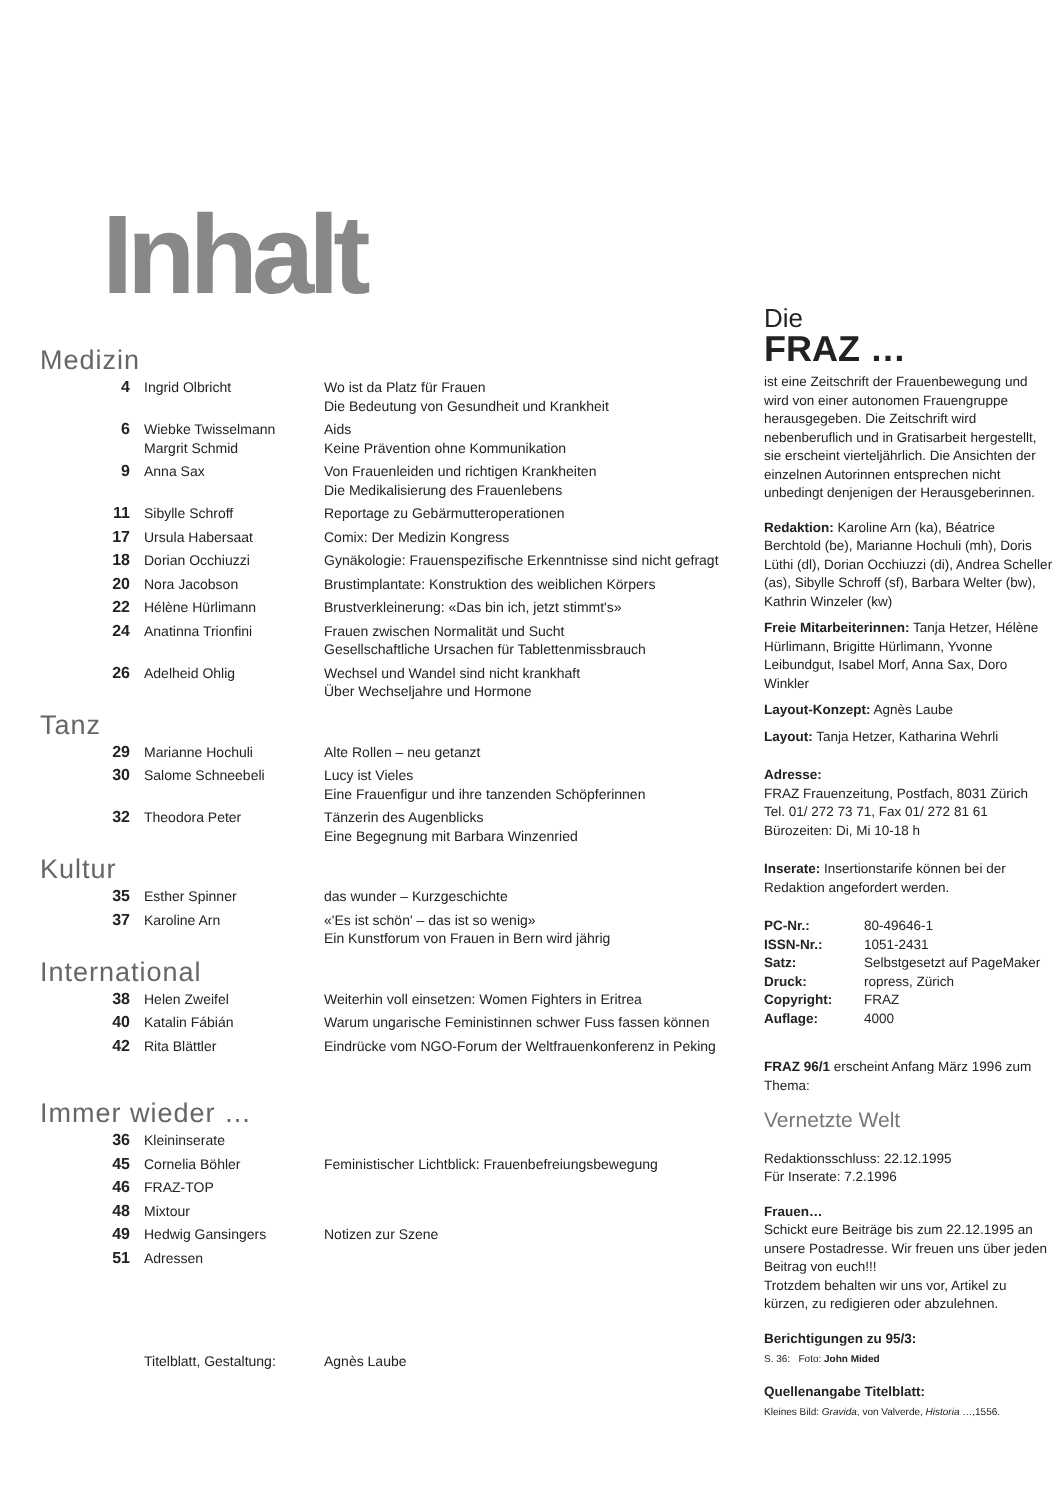Inhalt
Medizin
| 4 | Ingrid Olbricht | Wo ist da Platz für Frauen Die Bedeutung von Gesundheit und Krankheit |
| 6 | Wiebke Twisselmann Margrit Schmid | Aids Keine Prävention ohne Kommunikation |
| 9 | Anna Sax | Von Frauenleiden und richtigen Krankheiten Die Medikalisierung des Frauenlebens |
| 11 | Sibylle Schroff | Reportage zu Gebärmutteroperationen |
| 17 | Ursula Habersaat | Comix: Der Medizin Kongress |
| 18 | Dorian Occhiuzzi | Gynäkologie: Frauenspezifische Erkenntnisse sind nicht gefragt |
| 20 | Nora Jacobson | Brustimplantate: Konstruktion des weiblichen Körpers |
| 22 | Hélène Hürlimann | Brustverkleinerung: «Das bin ich, jetzt stimmt's» |
| 24 | Anatinna Trionfini | Frauen zwischen Normalität und Sucht Gesellschaftliche Ursachen für Tablettenmissbrauch |
| 26 | Adelheid Ohlig | Wechsel und Wandel sind nicht krankhaft Über Wechseljahre und Hormone |
Tanz
| 29 | Marianne Hochuli | Alte Rollen – neu getanzt |
| 30 | Salome Schneebeli | Lucy ist Vieles Eine Frauenfigur und ihre tanzenden Schöpferinnen |
| 32 | Theodora Peter | Tänzerin des Augenblicks Eine Begegnung mit Barbara Winzenried |
Kultur
| 35 | Esther Spinner | das wunder – Kurzgeschichte |
| 37 | Karoline Arn | «'Es ist schön' – das ist so wenig» Ein Kunstforum von Frauen in Bern wird jährig |
International
| 38 | Helen Zweifel | Weiterhin voll einsetzen: Women Fighters in Eritrea |
| 40 | Katalin Fábián | Warum ungarische Feministinnen schwer Fuss fassen können |
| 42 | Rita Blättler | Eindrücke vom NGO-Forum der Weltfrauenkonferenz in Peking |
Immer wieder …
| 36 | Kleininserate | |
| 45 | Cornelia Böhler | Feministischer Lichtblick: Frauenbefreiungsbewegung |
| 46 | FRAZ-TOP | |
| 48 | Mixtour | |
| 49 | Hedwig Gansingers | Notizen zur Szene |
| 51 | Adressen | |
| | Titelblatt, Gestaltung: | Agnès Laube |
Die
FRAZ …
ist eine Zeitschrift der Frauenbewegung und wird von einer autonomen Frauengruppe herausgegeben. Die Zeitschrift wird nebenberuflich und in Gratisarbeit hergestellt, sie erscheint vierteljährlich. Die Ansichten der einzelnen Autorinnen entsprechen nicht unbedingt denjenigen der Herausgeberinnen.
Redaktion: Karoline Arn (ka), Béatrice Berchtold (be), Marianne Hochuli (mh), Doris Lüthi (dl), Dorian Occhiuzzi (di), Andrea Scheller (as), Sibylle Schroff (sf), Barbara Welter (bw), Kathrin Winzeler (kw)
Freie Mitarbeiterinnen: Tanja Hetzer, Hélène Hürlimann, Brigitte Hürlimann, Yvonne Leibundgut, Isabel Morf, Anna Sax, Doro Winkler
Layout-Konzept: Agnès Laube
Layout: Tanja Hetzer, Katharina Wehrli
Adresse:
FRAZ Frauenzeitung, Postfach, 8031 Zürich
Tel. 01/ 272 73 71, Fax 01/ 272 81 61
Bürozeiten: Di, Mi 10-18 h
Inserate: Insertionstarife können bei der Redaktion angefordert werden.
| PC-Nr.: | 80-49646-1 |
| ISSN-Nr.: | 1051-2431 |
| Satz: | Selbstgesetzt auf PageMaker |
| Druck: | ropress, Zürich |
| Copyright: | FRAZ |
| Auflage: | 4000 |
FRAZ 96/1 erscheint Anfang März 1996 zum Thema:
Vernetzte Welt
Redaktionsschluss: 22.12.1995
Für Inserate: 7.2.1996
Frauen…
Schickt eure Beiträge bis zum 22.12.1995 an unsere Postadresse. Wir freuen uns über jeden Beitrag von euch!!!
Trotzdem behalten wir uns vor, Artikel zu kürzen, zu redigieren oder abzulehnen.
Berichtigungen zu 95/3:
S. 36: Foto: John Mided
Quellenangabe Titelblatt:
Kleines Bild: Gravida, von Valverde, Historia …,1556.